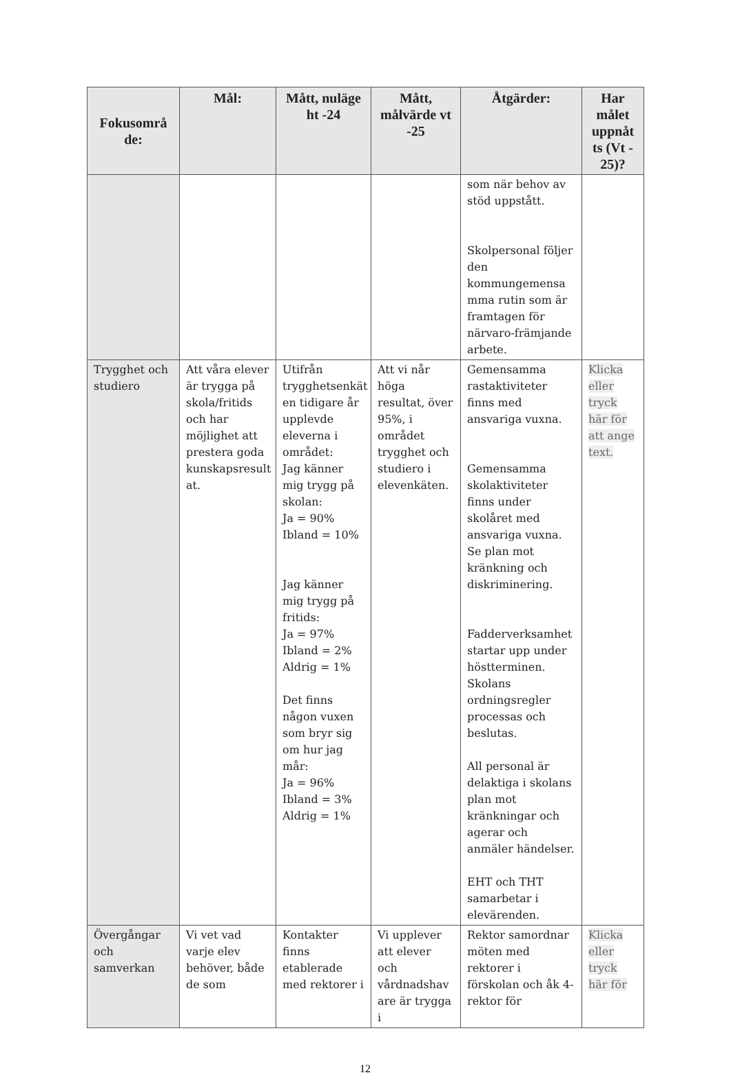| Fokusområ de: | Mål: | Mått, nuläge ht -24 | Mått, målvärde vt -25 | Åtgärder: | Har målet uppnåt ts (Vt - 25)? |
| --- | --- | --- | --- | --- | --- |
| | | | | som när behov av stöd uppstått. Skolpersonal följer den kommungemensa mma rutin som är framtagen för närvaro-främjande arbete. | |
| Trygghet och studiero | Att våra elever är trygga på skola/fritids och har möjlighet att prestera goda kunskapsresult at. | Utifrån trygghetsenkät en tidigare år upplevde eleverna i området: Jag känner mig trygg på skolan: Ja = 90% Ibland = 10% Jag känner mig trygg på fritids: Ja = 97% Ibland = 2% Aldrig = 1% Det finns någon vuxen som bryr sig om hur jag mår: Ja = 96% Ibland = 3% Aldrig = 1% | Att vi når höga resultat, över 95%, i området trygghet och studiero i elevenkäten. | Gemensamma rastaktiviteter finns med ansvariga vuxna. Gemensamma skolaktiviteter finns under skolåret med ansvariga vuxna. Se plan mot kränkning och diskriminering. Fadderverksamhet startar upp under höstterminen. Skolans ordningsregler processas och beslutas. All personal är delaktiga i skolans plan mot kränkningar och agerar och anmäler händelser. EHT och THT samarbetar i elevärenden. | Klicka eller tryck här för att ange text. |
| Övergångar och samverkan | Vi vet vad varje elev behöver, både de som | Kontakter finns etablerade med rektorer i | Vi upplever att elever och vårdnadshav are är trygga i | Rektor samordnar möten med rektorer i förskolan och åk 4- rektor för | Klicka eller tryck här för |
12